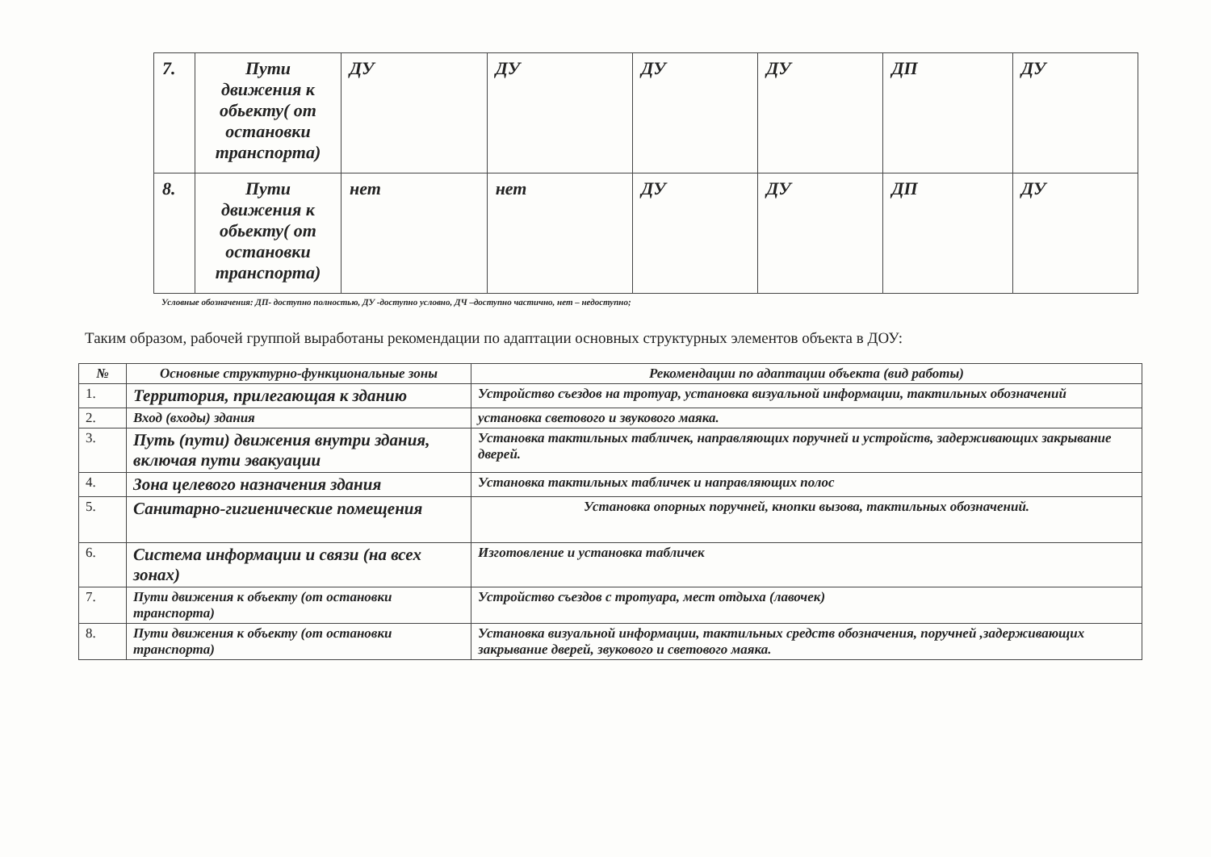| 7. | Пути движения к обьекту( от остановки транспорта) | ДУ | ДУ | ДУ | ДУ | ДП | ДУ |
| 8. | Пути движения к обьекту( от остановки транспорта) | нет | нет | ДУ | ДУ | ДП | ДУ |
Условные обозначения: ДП- доступно полностью, ДУ -доступно условно, ДЧ –доступно частично, нет – недоступно;
Таким образом, рабочей группой выработаны рекомендации по адаптации основных структурных элементов объекта в ДОУ:
| № | Основные структурно-функциональные зоны | Рекомендации по адаптации объекта (вид работы) |
| --- | --- | --- |
| 1. | Территория, прилегающая к зданию | Устройство съездов на тротуар, установка визуальной информации, тактильных обозначений |
| 2. | Вход (входы) здания | установка светового и звукового маяка. |
| 3. | Путь (пути) движения внутри здания, включая пути эвакуации | Установка тактильных табличек, направляющих поручней и устройств, задерживающих закрывание дверей. |
| 4. | Зона целевого назначения здания | Установка тактильных табличек и направляющих полос |
| 5. | Санитарно-гигиенические помещения | Установка опорных поручней, кнопки вызова, тактильных обозначений. |
| 6. | Система информации и связи (на всех зонах) | Изготовление и установка табличек |
| 7. | Пути движения к объекту (от остановки транспорта) | Устройство съездов с тротуара, мест отдыха (лавочек) |
| 8. | Пути движения к объекту (от остановки транспорта) | Установка визуальной информации, тактильных средств обозначения, поручней ,задерживающих закрывание дверей, звукового и светового маяка. |